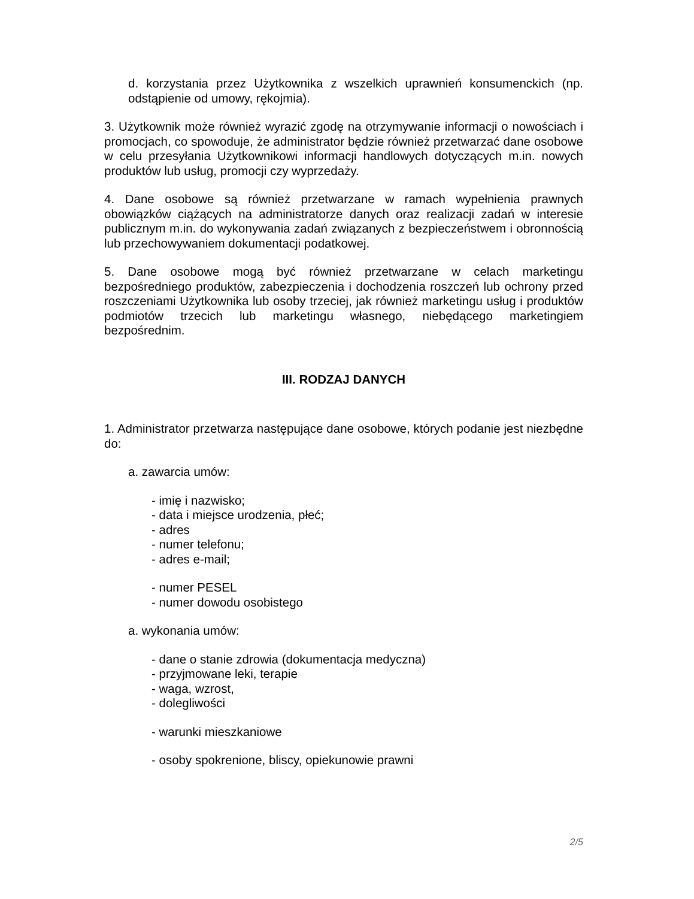d. korzystania przez Użytkownika z wszelkich uprawnień konsumenckich (np. odstąpienie od umowy, rękojmia).
3. Użytkownik może również wyrazić zgodę na otrzymywanie informacji o nowościach i promocjach, co spowoduje, że administrator będzie również przetwarzać dane osobowe w celu przesyłania Użytkownikowi informacji handlowych dotyczących m.in. nowych produktów lub usług, promocji czy wyprzedaży.
4. Dane osobowe są również przetwarzane w ramach wypełnienia prawnych obowiązków ciążących na administratorze danych oraz realizacji zadań w interesie publicznym m.in. do wykonywania zadań związanych z bezpieczeństwem i obronnością lub przechowywaniem dokumentacji podatkowej.
5. Dane osobowe mogą być również przetwarzane w celach marketingu bezpośredniego produktów, zabezpieczenia i dochodzenia roszczeń lub ochrony przed roszczeniami Użytkownika lub osoby trzeciej, jak również marketingu usług i produktów podmiotów trzecich lub marketingu własnego, niebędącego marketingiem bezpośrednim.
III. RODZAJ DANYCH
1. Administrator przetwarza następujące dane osobowe, których podanie jest niezbędne do:
a. zawarcia umów:
- imię i nazwisko;
- data i miejsce urodzenia, płeć;
- adres
- numer telefonu;
- adres e-mail;
- numer PESEL
- numer dowodu osobistego
a. wykonania umów:
- dane o stanie zdrowia (dokumentacja medyczna)
- przyjmowane leki, terapie
- waga, wzrost,
- dolegliwości
- warunki mieszkaniowe
- osoby spokrenione, bliscy, opiekunowie prawni
2/5